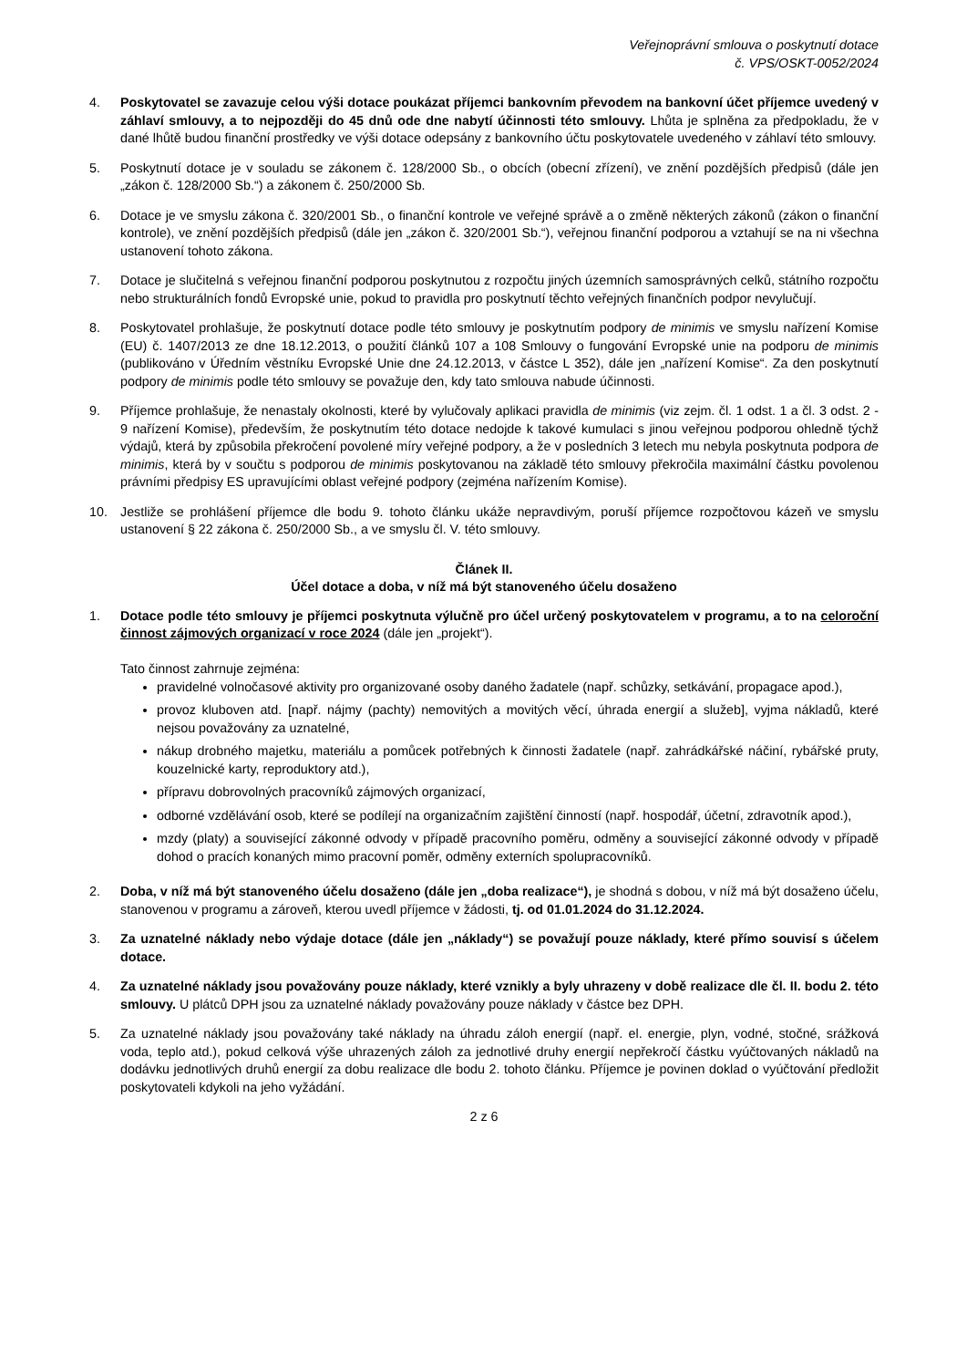Veřejnoprávní smlouva o poskytnutí dotace
č. VPS/OSKT-0052/2024
4. Poskytovatel se zavazuje celou výši dotace poukázat příjemci bankovním převodem na bankovní účet příjemce uvedený v záhlaví smlouvy, a to nejpozději do 45 dnů ode dne nabytí účinnosti této smlouvy. Lhůta je splněna za předpokladu, že v dané lhůtě budou finanční prostředky ve výši dotace odepsány z bankovního účtu poskytovatele uvedeného v záhlaví této smlouvy.
5. Poskytnutí dotace je v souladu se zákonem č. 128/2000 Sb., o obcích (obecní zřízení), ve znění pozdějších předpisů (dále jen „zákon č. 128/2000 Sb.“) a zákonem č. 250/2000 Sb.
6. Dotace je ve smyslu zákona č. 320/2001 Sb., o finanční kontrole ve veřejné správě a o změně některých zákonů (zákon o finanční kontrole), ve znění pozdějších předpisů (dále jen „zákon č. 320/2001 Sb.“), veřejnou finanční podporou a vztahují se na ni všechna ustanovení tohoto zákona.
7. Dotace je slučitelná s veřejnou finanční podporou poskytnutou z rozpočtu jiných územních samosprávných celků, státního rozpočtu nebo strukturálních fondů Evropské unie, pokud to pravidla pro poskytnutí těchto veřejných finančních podpor nevylučují.
8. Poskytovatel prohlašuje, že poskytnutí dotace podle této smlouvy je poskytnutím podpory de minimis ve smyslu nařízení Komise (EU) č. 1407/2013 ze dne 18.12.2013, o použití článků 107 a 108 Smlouvy o fungování Evropské unie na podporu de minimis (publikováno v Úředním věstníku Evropské Unie dne 24.12.2013, v částce L 352), dále jen „nařízení Komise“. Za den poskytnutí podpory de minimis podle této smlouvy se považuje den, kdy tato smlouva nabude účinnosti.
9. Příjemce prohlašuje, že nenastaly okolnosti, které by vylučovaly aplikaci pravidla de minimis (viz zejm. čl. 1 odst. 1 a čl. 3 odst. 2 - 9 nařízení Komise), především, že poskytnutím této dotace nedojde k takové kumulaci s jinou veřejnou podporou ohledně týchž výdajů, která by způsobila překročení povolené míry veřejné podpory, a že v posledních 3 letech mu nebyla poskytnuta podpora de minimis, která by v součtu s podporou de minimis poskytovanou na základě této smlouvy překročila maximální částku povolenou právními předpisy ES upravujícími oblast veřejné podpory (zejména nařízením Komise).
10. Jestliže se prohlášení příjemce dle bodu 9. tohoto článku ukáže nepravdivým, poruší příjemce rozpočtovou kázeň ve smyslu ustanovení § 22 zákona č. 250/2000 Sb., a ve smyslu čl. V. této smlouvy.
Článek II.
Účel dotace a doba, v níž má být stanoveného účelu dosaženo
1. Dotace podle této smlouvy je příjemci poskytnuta výlučně pro účel určený poskytovatelem v programu, a to na celoroční činnost zájmových organizací v roce 2024 (dále jen „projekt“).
Tato činnost zahrnuje zejména:
pravidelné volnočasové aktivity pro organizované osoby daného žadatele (např. schůzky, setkávání, propagace apod.),
provoz kluboven atd. [např. nájmy (pachty) nemovitých a movitých věcí, úhrada energií a služeb], vyjma nákladů, které nejsou považovány za uznatelné,
nákup drobného majetku, materiálu a pomůcek potřebných k činnosti žadatele (např. zahrádkářské náčiní, rybářské pruty, kouzelnické karty, reproduktory atd.),
přípravu dobrovolných pracovníků zájmových organizací,
odborné vzdělávání osob, které se podílejí na organizačním zajištění činností (např. hospodář, účetní, zdravotník apod.),
mzdy (platy) a související zákonné odvody v případě pracovního poměru, odměny a související zákonné odvody v případě dohod o pracích konaných mimo pracovní poměr, odměny externích spolupracovníků.
2. Doba, v níž má být stanoveného účelu dosaženo (dále jen „doba realizace“), je shodná s dobou, v níž má být dosaženo účelu, stanovenou v programu a zároveň, kterou uvedl příjemce v žádosti, tj. od 01.01.2024 do 31.12.2024.
3. Za uznatelné náklady nebo výdaje dotace (dále jen „náklady“) se považují pouze náklady, které přímo souvisí s účelem dotace.
4. Za uznatelné náklady jsou považovány pouze náklady, které vznikly a byly uhrazeny v době realizace dle čl. II. bodu 2. této smlouvy. U plátců DPH jsou za uznatelné náklady považovány pouze náklady v částce bez DPH.
5. Za uznatelné náklady jsou považovány také náklady na úhradu záloh energií (např. el. energie, plyn, vodné, stočné, srážková voda, teplo atd.), pokud celková výše uhrazených záloh za jednotlivé druhy energií nepřekročí částku vyúčtovaných nákladů na dodávku jednotlivých druhů energií za dobu realizace dle bodu 2. tohoto článku. Příjemce je povinen doklad o vyúčtování předložit poskytovateli kdykoli na jeho vyžádání.
2 z 6